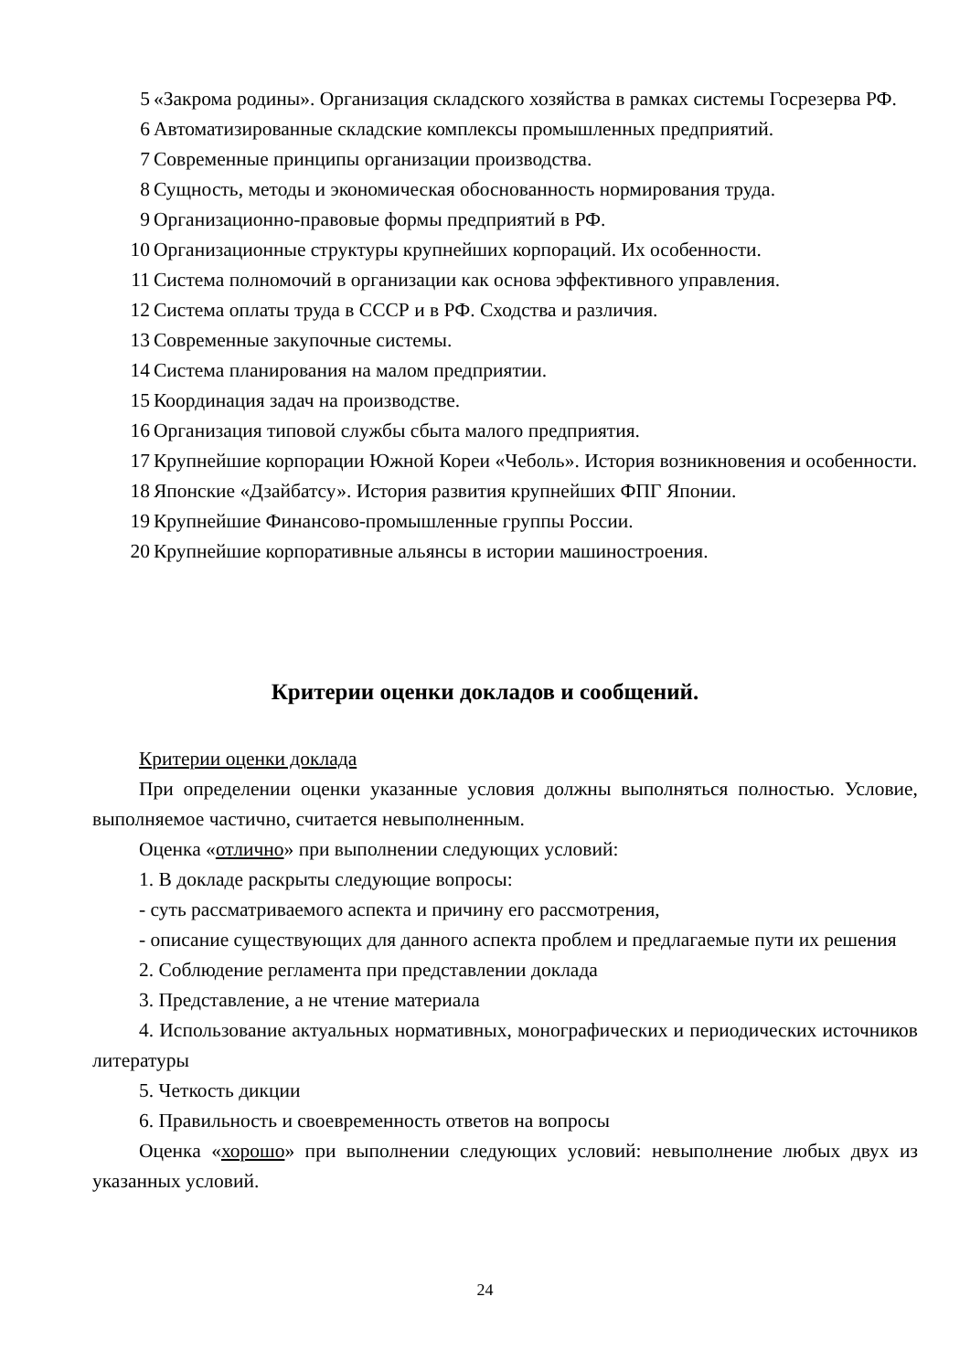5 «Закрома родины». Организация складского хозяйства в рамках системы Госрезерва РФ.
6 Автоматизированные складские комплексы промышленных предприятий.
7 Современные принципы организации производства.
8 Сущность, методы и экономическая обоснованность нормирования труда.
9 Организационно-правовые формы предприятий в РФ.
10 Организационные структуры крупнейших корпораций. Их особенности.
11 Система полномочий в организации как основа эффективного управления.
12 Система оплаты труда в СССР и в РФ. Сходства и различия.
13 Современные закупочные системы.
14 Система планирования на малом предприятии.
15 Координация задач на производстве.
16 Организация типовой службы сбыта малого предприятия.
17 Крупнейшие корпорации Южной Кореи «Чеболь». История возникновения и особенности.
18 Японские «Дзайбатсу». История развития крупнейших ФПГ Японии.
19 Крупнейшие Финансово-промышленные группы России.
20 Крупнейшие корпоративные альянсы в истории машиностроения.
Критерии оценки докладов и сообщений.
Критерии оценки доклада
При определении оценки указанные условия должны выполняться полностью. Условие, выполняемое частично, считается невыполненным.
Оценка «отлично» при выполнении следующих условий:
1. В докладе раскрыты следующие вопросы:
- суть рассматриваемого аспекта и причину его рассмотрения,
- описание существующих для данного аспекта проблем и предлагаемые пути их решения
2. Соблюдение регламента при представлении доклада
3. Представление, а не чтение материала
4. Использование актуальных нормативных, монографических и периодических источников литературы
5. Четкость дикции
6. Правильность и своевременность ответов на вопросы
Оценка «хорошо» при выполнении следующих условий: невыполнение любых двух из указанных условий.
24